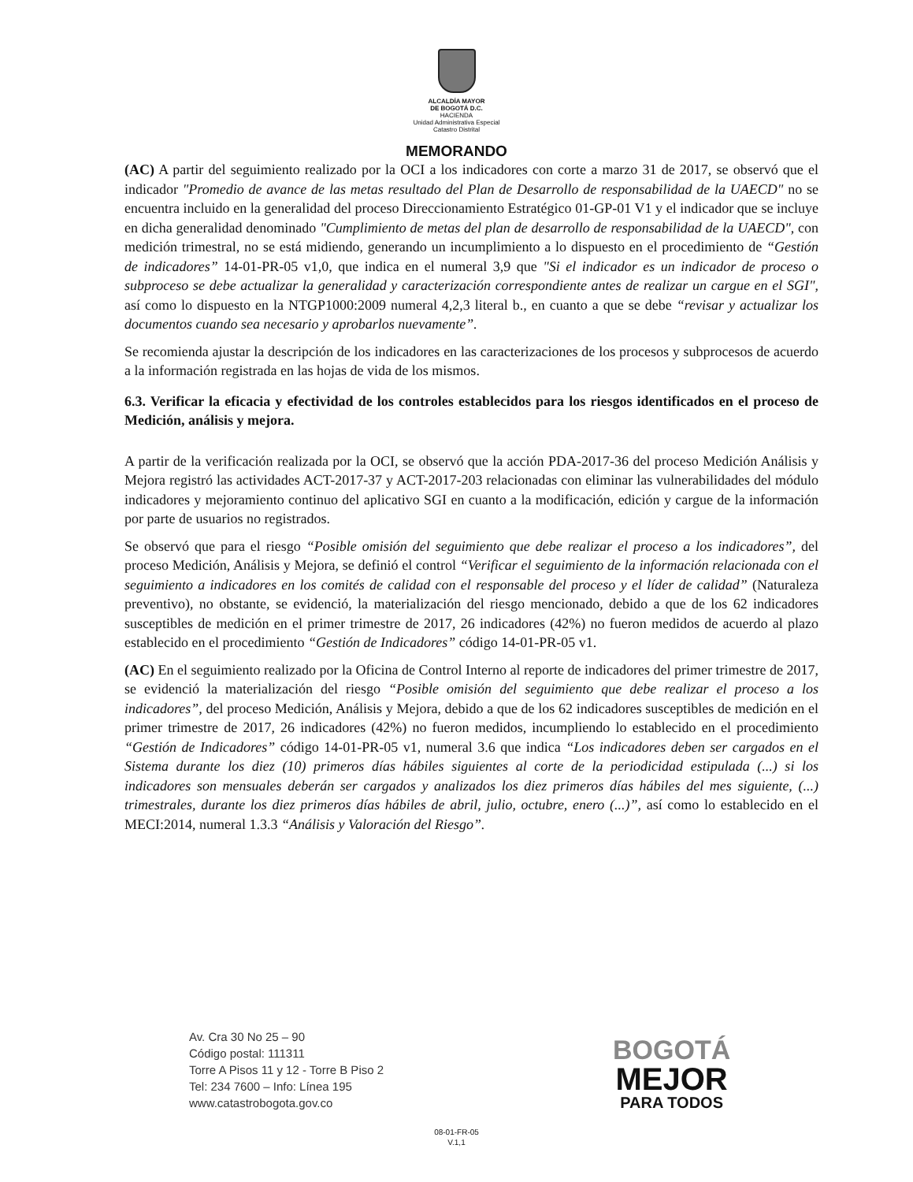ALCALDÍA MAYOR
DE BOGOTÁ D.C.
HACIENDA
Unidad Administrativa Especial
Catastro Distrital
MEMORANDO
(AC) A partir del seguimiento realizado por la OCI a los indicadores con corte a marzo 31 de 2017, se observó que el indicador "Promedio de avance de las metas resultado del Plan de Desarrollo de responsabilidad de la UAECD" no se encuentra incluido en la generalidad del proceso Direccionamiento Estratégico 01-GP-01 V1 y el indicador que se incluye en dicha generalidad denominado "Cumplimiento de metas del plan de desarrollo de responsabilidad de la UAECD", con medición trimestral, no se está midiendo, generando un incumplimiento a lo dispuesto en el procedimiento de “Gestión de indicadores” 14-01-PR-05 v1,0, que indica en el numeral 3,9 que "Si el indicador es un indicador de proceso o subproceso se debe actualizar la generalidad y caracterización correspondiente antes de realizar un cargue en el SGI", así como lo dispuesto en la NTGP1000:2009 numeral 4,2,3 literal b., en cuanto a que se debe “revisar y actualizar los documentos cuando sea necesario y aprobarlos nuevamente”.
Se recomienda ajustar la descripción de los indicadores en las caracterizaciones de los procesos y subprocesos de acuerdo a la información registrada en las hojas de vida de los mismos.
6.3. Verificar la eficacia y efectividad de los controles establecidos para los riesgos identificados en el proceso de Medición, análisis y mejora.
A partir de la verificación realizada por la OCI, se observó que la acción PDA-2017-36 del proceso Medición Análisis y Mejora registró las actividades ACT-2017-37 y ACT-2017-203 relacionadas con eliminar las vulnerabilidades del módulo indicadores y mejoramiento continuo del aplicativo SGI en cuanto a la modificación, edición y cargue de la información por parte de usuarios no registrados.
Se observó que para el riesgo “Posible omisión del seguimiento que debe realizar el proceso a los indicadores”, del proceso Medición, Análisis y Mejora, se definió el control “Verificar el seguimiento de la información relacionada con el seguimiento a indicadores en los comités de calidad con el responsable del proceso y el líder de calidad” (Naturaleza preventivo), no obstante, se evidenció, la materialización del riesgo mencionado, debido a que de los 62 indicadores susceptibles de medición en el primer trimestre de 2017, 26 indicadores (42%) no fueron medidos de acuerdo al plazo establecido en el procedimiento “Gestión de Indicadores” código 14-01-PR-05 v1.
(AC) En el seguimiento realizado por la Oficina de Control Interno al reporte de indicadores del primer trimestre de 2017, se evidenció la materialización del riesgo “Posible omisión del seguimiento que debe realizar el proceso a los indicadores”, del proceso Medición, Análisis y Mejora, debido a que de los 62 indicadores susceptibles de medición en el primer trimestre de 2017, 26 indicadores (42%) no fueron medidos, incumpliendo lo establecido en el procedimiento “Gestión de Indicadores” código 14-01-PR-05 v1, numeral 3.6 que indica “Los indicadores deben ser cargados en el Sistema durante los diez (10) primeros días hábiles siguientes al corte de la periodicidad estipulada (...) si los indicadores son mensuales deberán ser cargados y analizados los diez primeros días hábiles del mes siguiente, (...) trimestrales, durante los diez primeros días hábiles de abril, julio, octubre, enero (...)”, así como lo establecido en el MECI:2014, numeral 1.3.3 “Análisis y Valoración del Riesgo”.
Av. Cra 30 No 25 – 90
Código postal: 111311
Torre A Pisos 11 y 12 - Torre B Piso 2
Tel: 234 7600 – Info: Línea 195
www.catastrobogota.gov.co
BOGOTÁ
MEJOR
PARA TODOS
08-01-FR-05
V.1,1